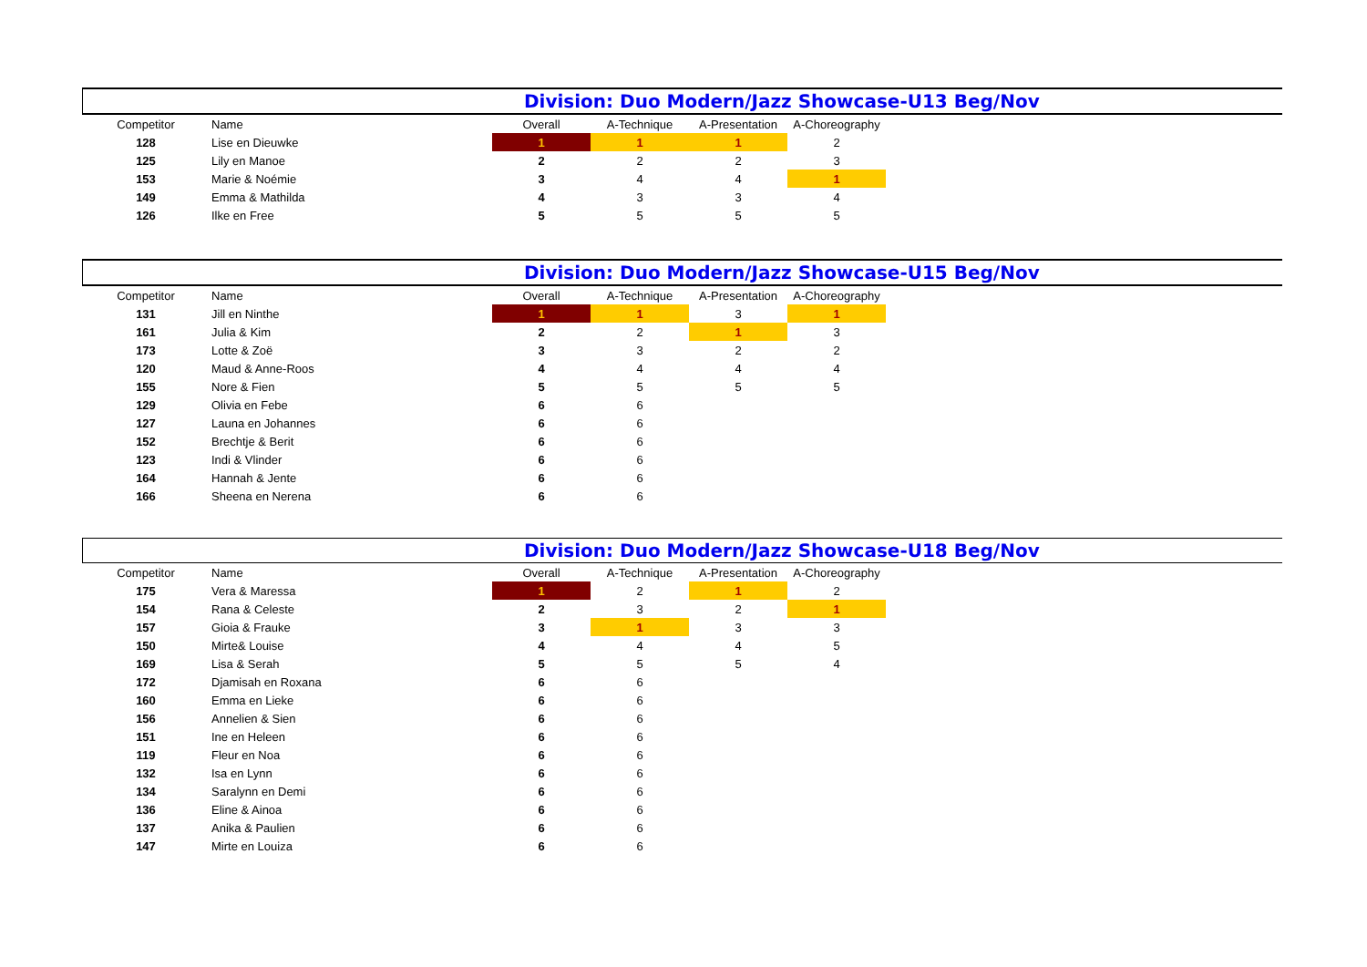Division: Duo Modern/Jazz Showcase-U13 Beg/Nov
| Competitor | Name | Overall | A-Technique | A-Presentation | A-Choreography |
| 128 | Lise en Dieuwke | 1 | 1 | 1 | 2 |
| 125 | Lily en Manoe | 2 | 2 | 2 | 3 |
| 153 | Marie & Noémie | 3 | 4 | 4 | 1 |
| 149 | Emma & Mathilda | 4 | 3 | 3 | 4 |
| 126 | Ilke en Free | 5 | 5 | 5 | 5 |
Division: Duo Modern/Jazz Showcase-U15 Beg/Nov
| Competitor | Name | Overall | A-Technique | A-Presentation | A-Choreography |
| 131 | Jill en Ninthe | 1 | 1 | 3 | 1 |
| 161 | Julia & Kim | 2 | 2 | 1 | 3 |
| 173 | Lotte & Zoë | 3 | 3 | 2 | 2 |
| 120 | Maud & Anne-Roos | 4 | 4 | 4 | 4 |
| 155 | Nore & Fien | 5 | 5 | 5 | 5 |
| 129 | Olivia en Febe | 6 | 6 | | |
| 127 | Launa en Johannes | 6 | 6 | | |
| 152 | Brechtje & Berit | 6 | 6 | | |
| 123 | Indi & Vlinder | 6 | 6 | | |
| 164 | Hannah & Jente | 6 | 6 | | |
| 166 | Sheena en Nerena | 6 | 6 | | |
Division: Duo Modern/Jazz Showcase-U18 Beg/Nov
| Competitor | Name | Overall | A-Technique | A-Presentation | A-Choreography |
| 175 | Vera & Maressa | 1 | 2 | 1 | 2 |
| 154 | Rana & Celeste | 2 | 3 | 2 | 1 |
| 157 | Gioia & Frauke | 3 | 1 | 3 | 3 |
| 150 | Mirte& Louise | 4 | 4 | 4 | 5 |
| 169 | Lisa & Serah | 5 | 5 | 5 | 4 |
| 172 | Djamisah en Roxana | 6 | 6 | | |
| 160 | Emma en Lieke | 6 | 6 | | |
| 156 | Annelien & Sien | 6 | 6 | | |
| 151 | Ine en Heleen | 6 | 6 | | |
| 119 | Fleur en Noa | 6 | 6 | | |
| 132 | Isa en Lynn | 6 | 6 | | |
| 134 | Saralynn en Demi | 6 | 6 | | |
| 136 | Eline & Ainoa | 6 | 6 | | |
| 137 | Anika & Paulien | 6 | 6 | | |
| 147 | Mirte en Louiza | 6 | 6 | | |